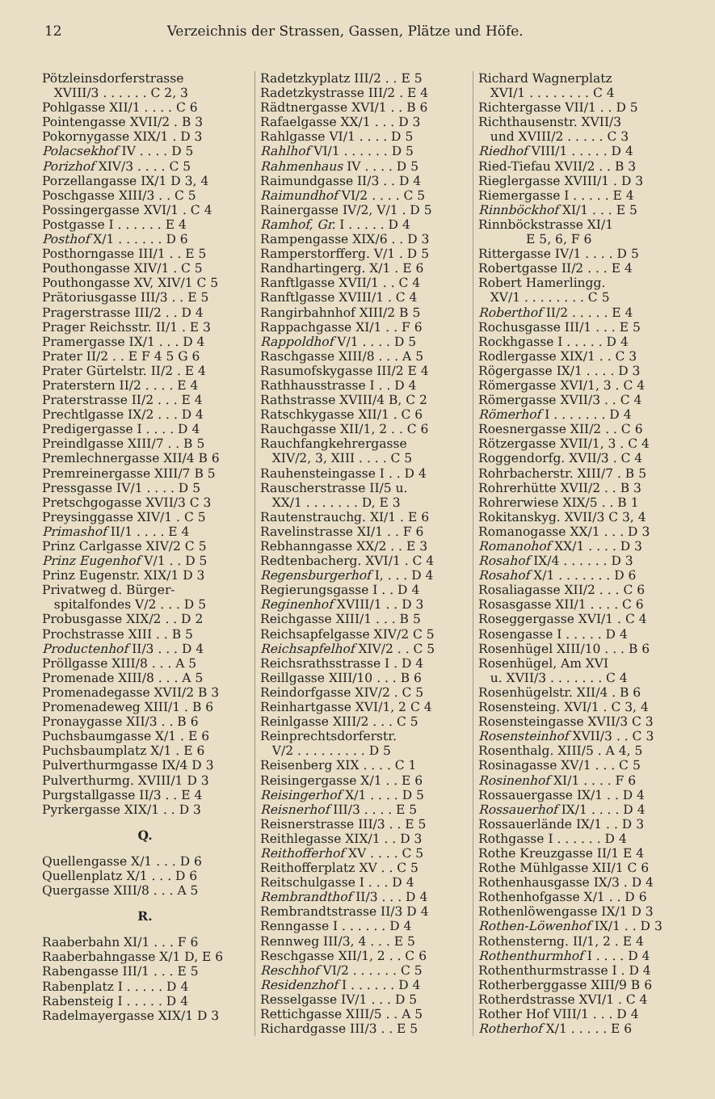12 Verzeichnis der Strassen, Gassen, Plätze und Höfe.
Pötzleinsdorferstrasse XVIII/3 . . . . . . C 2, 3 Pohlgasse XII/1 . . . . C 6 Pointengasse XVII/2 . B 3 Pokornygasse XIX/1 . D 3 Polacsekhof IV . . . . D 5 Porizhof XIV/3 . . . . C 5 Porzellangasse IX/1 D 3, 4 Poschgasse XIII/3 . . C 5 Possingergasse XVI/1 . C 4 Postgasse I . . . . . . E 4 Posthof X/1 . . . . . . D 6 Posthorngasse III/1 . . E 5 Pouthongasse XIV/1 . C 5 Pouthongasse XV, XIV/1 C 5 Prätoriusgasse III/3 . . E 5 Pragerstrasse III/2 . . D 4 Prager Reichsstr. II/1 . E 3 Pramergasse IX/1 . . . D 4 Prater II/2 . . E F 4 5 G 6 Prater Gürtelstr. II/2 . E 4 Praterstern II/2 . . . . E 4 Praterstrasse II/2 . . . E 4 Prechtlgasse IX/2 . . . D 4 Predigergasse I . . . . D 4 Preindlgasse XIII/7 . . B 5 Premlechnergasse XII/4 B 6 Premreinergasse XIII/7 B 5 Pressgasse IV/1 . . . . D 5 Pretschgogasse XVII/3 C 3 Preysinggasse XIV/1 . C 5 Primashof II/1 . . . . E 4 Prinz Carlgasse XIV/2 C 5 Prinz Eugenhof V/1 . . D 5 Prinz Eugenstr. XIX/1 D 3 Privatweg d. Bürger- spitalfondes V/2 . . . D 5 Probusgasse XIX/2 . . D 2 Prochstrasse XIII . . B 5 Productenhof II/3 . . . D 4 Pröllgasse XIII/8 . . . A 5 Promenade XIII/8 . . . A 5 Promenadegasse XVII/2 B 3 Promenadeweg XIII/1 . B 6 Pronaygasse XII/3 . . B 6 Puchsbaumgasse X/1 . E 6 Puchsbaumplatz X/1 . E 6 Pulverthurmgasse IX/4 D 3 Pulverthurmg. XVIII/1 D 3 Purgstallgasse II/3 . . E 4 Pyrkergasse XIX/1 . . D 3
Q.
Quellengasse X/1 . . . D 6 Quellenplatz X/1 . . . D 6 Quergasse XIII/8 . . . A 5
R.
Raaberbahn XI/1 . . . F 6 Raaberbahngasse X/1 D, E 6 Rabengasse III/1 . . . E 5 Rabenplatz I . . . . . D 4 Rabensteig I . . . . . D 4 Radelmayergasse XIX/1 D 3
Radetzkyplatz III/2 . . E 5 Radetzkystrasse III/2 . E 4 Rädtnergasse XVI/1 . . B 6 Rafaelgasse XX/1 . . . D 3 Rahlgasse VI/1 . . . . D 5 Rahlhof VI/1 . . . . . . D 5 Rahmenhaus IV . . . . D 5 Raimundgasse II/3 . . D 4 Raimundhof VI/2 . . . . C 5 Rainergasse IV/2, V/1 . D 5 Ramhof, Gr. I . . . . . D 4 Rampengasse XIX/6 . . D 3 Ramperstorfferg. V/1 . D 5 Randhartingerg. X/1 . E 6 Ranftlgasse XVII/1 . . C 4 Ranftlgasse XVIII/1 . C 4 Rangirbahnhof XIII/2 B 5 Rappachgasse XI/1 . . F 6 Rappoldhof V/1 . . . . D 5 Raschgasse XIII/8 . . . A 5 Rasumofskygasse III/2 E 4 Rathhausstrasse I . . D 4 Rathstrasse XVIII/4 B, C 2 Ratschkygasse XII/1 . C 6 Rauchgasse XII/1, 2 . . C 6 Rauchfangkehrergasse XIV/2, 3, XIII . . . . C 5 Rauhensteingasse I . . D 4 Rauscherstrasse II/5 u. XX/1 . . . . . . . D, E 3 Rautenstrauchg. XI/1 . E 6 Ravelinstrasse XI/1 . . F 6 Rebhanngasse XX/2 . . E 3 Redtenbacherg. XVI/1 . C 4 Regensburgerhof I, . . . D 4 Regierungsgasse I . . D 4 Reginenhof XVIII/1 . . D 3 Reichgasse XIII/1 . . . B 5 Reichsapfelgasse XIV/2 C 5 Reichsapfelhof XIV/2 . . C 5 Reichsrathsstrasse I . D 4 Reillgasse XIII/10 . . . B 6 Reindorfgasse XIV/2 . C 5 Reinhartgasse XVI/1, 2 C 4 Reinlgasse XIII/2 . . . C 5 Reinprechtsdorferstr. V/2 . . . . . . . . . D 5 Reisenberg XIX . . . . C 1 Reisingergasse X/1 . . E 6 Reisingerhof X/1 . . . . D 5 Reisnerhof III/3 . . . . E 5 Reisnerstrasse III/3 . . E 5 Reithlegasse XIX/1 . . D 3 Reithofferhof XV . . . . C 5 Reithofferplatz XV . . C 5 Reitschulgasse I . . . D 4 Rembrandthof II/3 . . . D 4 Rembrandtstrasse II/3 D 4 Renngasse I . . . . . . D 4 Rennweg III/3, 4 . . . E 5 Reschgasse XII/1, 2 . . C 6 Reschhof VI/2 . . . . . . C 5 Residenzhof I . . . . . . D 4 Resselgasse IV/1 . . . D 5 Rettichgasse XIII/5 . . A 5 Richardgasse III/3 . . E 5
Richard Wagnerplatz XVI/1 . . . . . . . . C 4 Richtergasse VII/1 . . D 5 Richthausenstr. XVII/3 und XVIII/2 . . . . . C 3 Riedhof VIII/1 . . . . . D 4 Ried-Tiefau XVII/2 . . B 3 Rieglergasse XVIII/1 . D 3 Riemergasse I . . . . . E 4 Rinnböckhof XI/1 . . . E 5 Rinnböckstrasse XI/1 E 5, 6, F 6 Rittergasse IV/1 . . . . D 5 Robertgasse II/2 . . . E 4 Robert Hamerlingg. XV/1 . . . . . . . . C 5 Roberthof II/2 . . . . . E 4 Rochusgasse III/1 . . . E 5 Rockhgasse I . . . . . D 4 Rodlergasse XIX/1 . . C 3 Rögergasse IX/1 . . . . D 3 Römergasse XVI/1, 3 . C 4 Römergasse XVII/3 . . C 4 Römerhof I . . . . . . . D 4 Roesnergasse XII/2 . . C 6 Rötzergasse XVII/1, 3 . C 4 Roggendorfg. XVII/3 . C 4 Rohrbacherstr. XIII/7 . B 5 Rohrerhütte XVII/2 . . B 3 Rohrerwiese XIX/5 . . B 1 Rokitanskyg. XVII/3 C 3, 4 Romanogasse XX/1 . . . D 3 Romanohof XX/1 . . . . D 3 Rosahof IX/4 . . . . . . D 3 Rosahof X/1 . . . . . . . D 6 Rosaliagasse XII/2 . . . C 6 Rosasgasse XII/1 . . . . C 6 Roseggergasse XVI/1 . C 4 Rosengasse I . . . . . D 4 Rosenhügel XIII/10 . . . B 6 Rosenhügel, Am XVI u. XVII/3 . . . . . . . C 4 Rosenhügelstr. XII/4 . B 6 Rosensteing. XVI/1 . C 3, 4 Rosensteingasse XVII/3 C 3 Rosensteinhof XVII/3 . . C 3 Rosenthalg. XIII/5 . A 4, 5 Rosinagasse XV/1 . . . C 5 Rosinenhof XI/1 . . . . F 6 Rossauergasse IX/1 . . D 4 Rossauerhof IX/1 . . . . D 4 Rossauerlände IX/1 . . D 3 Rothgasse I . . . . . . D 4 Rothe Kreuzgasse II/1 E 4 Rothe Mühlgasse XII/1 C 6 Rothenhausgasse IX/3 . D 4 Rothenhofgasse X/1 . . D 6 Rothenlöwengasse IX/1 D 3 Rothen-Löwenhof IX/1 . . D 3 Rothensterng. II/1, 2 . E 4 Rothenthurmhof I . . . . D 4 Rothenthurmstrasse I . D 4 Rotherberggasse XIII/9 B 6 Rotherdstrasse XVI/1 . C 4 Rother Hof VIII/1 . . . D 4 Rotherhof X/1 . . . . . E 6